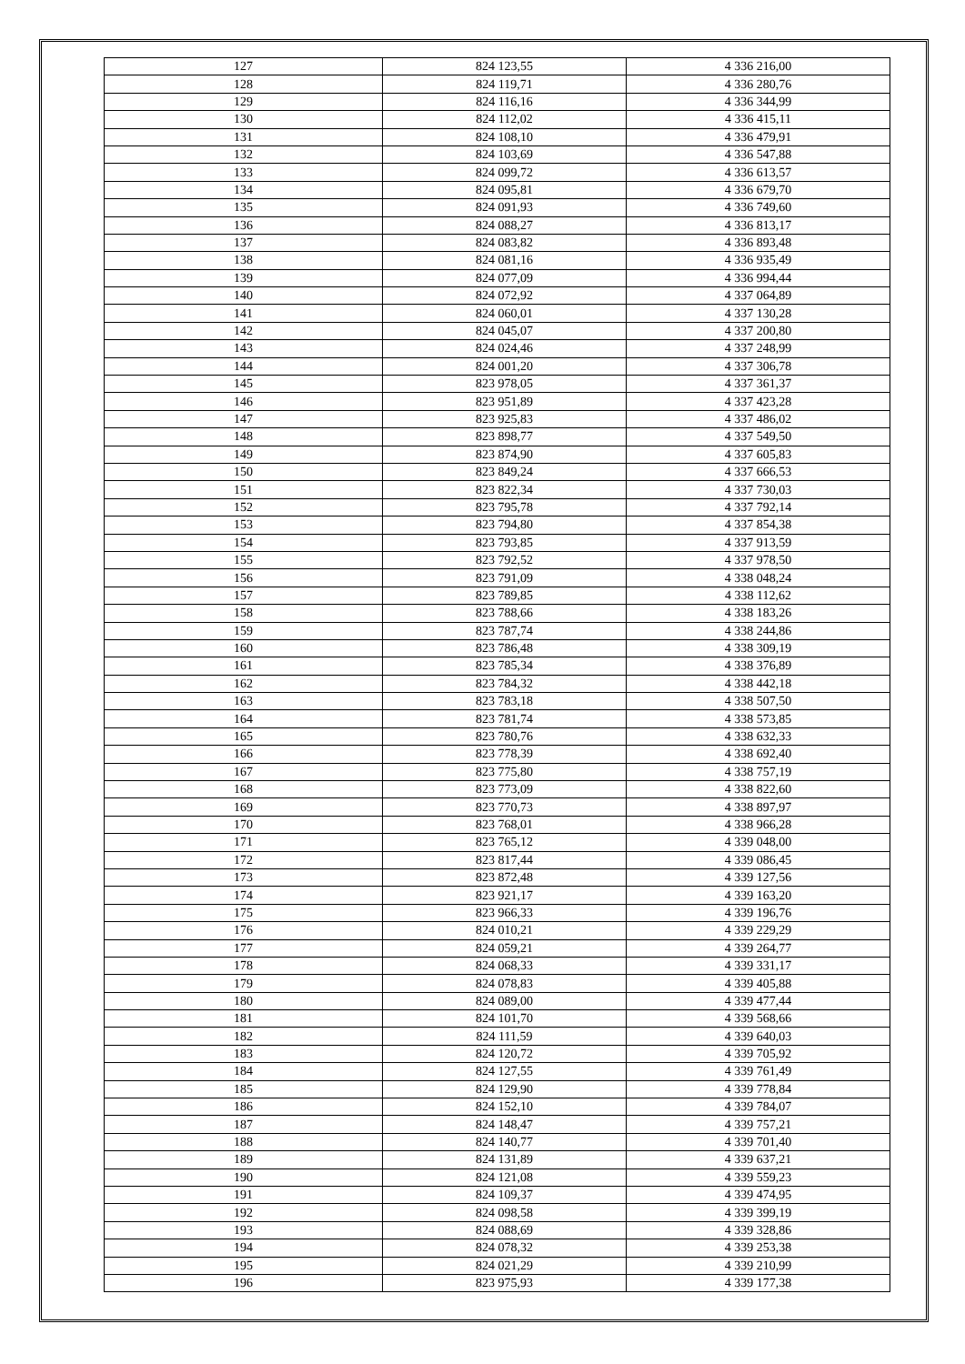| 127 | 824 123,55 | 4 336 216,00 |
| 128 | 824 119,71 | 4 336 280,76 |
| 129 | 824 116,16 | 4 336 344,99 |
| 130 | 824 112,02 | 4 336 415,11 |
| 131 | 824 108,10 | 4 336 479,91 |
| 132 | 824 103,69 | 4 336 547,88 |
| 133 | 824 099,72 | 4 336 613,57 |
| 134 | 824 095,81 | 4 336 679,70 |
| 135 | 824 091,93 | 4 336 749,60 |
| 136 | 824 088,27 | 4 336 813,17 |
| 137 | 824 083,82 | 4 336 893,48 |
| 138 | 824 081,16 | 4 336 935,49 |
| 139 | 824 077,09 | 4 336 994,44 |
| 140 | 824 072,92 | 4 337 064,89 |
| 141 | 824 060,01 | 4 337 130,28 |
| 142 | 824 045,07 | 4 337 200,80 |
| 143 | 824 024,46 | 4 337 248,99 |
| 144 | 824 001,20 | 4 337 306,78 |
| 145 | 823 978,05 | 4 337 361,37 |
| 146 | 823 951,89 | 4 337 423,28 |
| 147 | 823 925,83 | 4 337 486,02 |
| 148 | 823 898,77 | 4 337 549,50 |
| 149 | 823 874,90 | 4 337 605,83 |
| 150 | 823 849,24 | 4 337 666,53 |
| 151 | 823 822,34 | 4 337 730,03 |
| 152 | 823 795,78 | 4 337 792,14 |
| 153 | 823 794,80 | 4 337 854,38 |
| 154 | 823 793,85 | 4 337 913,59 |
| 155 | 823 792,52 | 4 337 978,50 |
| 156 | 823 791,09 | 4 338 048,24 |
| 157 | 823 789,85 | 4 338 112,62 |
| 158 | 823 788,66 | 4 338 183,26 |
| 159 | 823 787,74 | 4 338 244,86 |
| 160 | 823 786,48 | 4 338 309,19 |
| 161 | 823 785,34 | 4 338 376,89 |
| 162 | 823 784,32 | 4 338 442,18 |
| 163 | 823 783,18 | 4 338 507,50 |
| 164 | 823 781,74 | 4 338 573,85 |
| 165 | 823 780,76 | 4 338 632,33 |
| 166 | 823 778,39 | 4 338 692,40 |
| 167 | 823 775,80 | 4 338 757,19 |
| 168 | 823 773,09 | 4 338 822,60 |
| 169 | 823 770,73 | 4 338 897,97 |
| 170 | 823 768,01 | 4 338 966,28 |
| 171 | 823 765,12 | 4 339 048,00 |
| 172 | 823 817,44 | 4 339 086,45 |
| 173 | 823 872,48 | 4 339 127,56 |
| 174 | 823 921,17 | 4 339 163,20 |
| 175 | 823 966,33 | 4 339 196,76 |
| 176 | 824 010,21 | 4 339 229,29 |
| 177 | 824 059,21 | 4 339 264,77 |
| 178 | 824 068,33 | 4 339 331,17 |
| 179 | 824 078,83 | 4 339 405,88 |
| 180 | 824 089,00 | 4 339 477,44 |
| 181 | 824 101,70 | 4 339 568,66 |
| 182 | 824 111,59 | 4 339 640,03 |
| 183 | 824 120,72 | 4 339 705,92 |
| 184 | 824 127,55 | 4 339 761,49 |
| 185 | 824 129,90 | 4 339 778,84 |
| 186 | 824 152,10 | 4 339 784,07 |
| 187 | 824 148,47 | 4 339 757,21 |
| 188 | 824 140,77 | 4 339 701,40 |
| 189 | 824 131,89 | 4 339 637,21 |
| 190 | 824 121,08 | 4 339 559,23 |
| 191 | 824 109,37 | 4 339 474,95 |
| 192 | 824 098,58 | 4 339 399,19 |
| 193 | 824 088,69 | 4 339 328,86 |
| 194 | 824 078,32 | 4 339 253,38 |
| 195 | 824 021,29 | 4 339 210,99 |
| 196 | 823 975,93 | 4 339 177,38 |